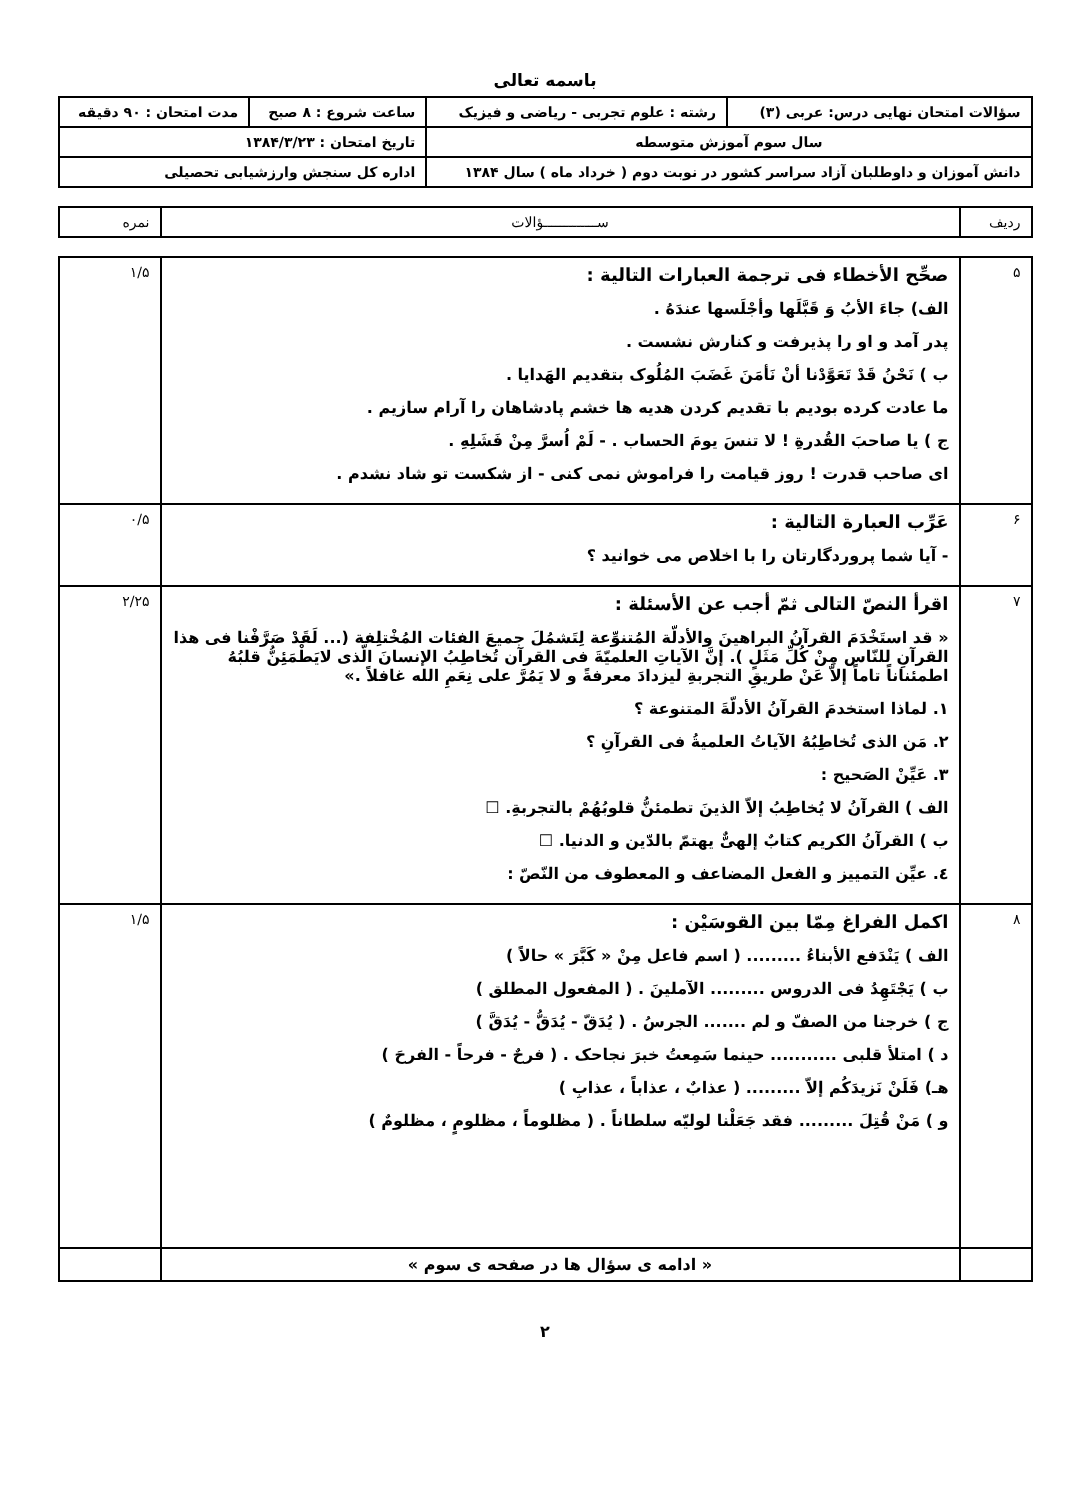باسمه تعالی
| سؤالات امتحان نهایی درس: عربی (۳) | رشته : علوم تجربی - ریاضی و فیزیک | ساعت شروع : ۸ صبح | مدت امتحان : ۹۰ دقیقه |
| سال سوم آموزش متوسطه | | تاریخ امتحان : ۱۳۸۴/۳/۲۳ | |
| دانش آموزان و داوطلبان آزاد سراسر کشور در نوبت دوم ( خرداد ماه ) سال ۱۳۸۴ | | اداره کل سنجش وارزشیابی تحصیلی | |
| ردیف | ســـــــــــــؤالات | نمره |
| ۵ | صحِّح الأخطاء فی ترجمة العبارات التالیة : الف) جاءَ الأبُ وَ قَبَّلَها وأجْلَسها عندَهُ . پدر آمد و او را پذیرفت و کنارش نشست . ب ) نَحْنُ قَدْ تَعَوَّدْنا أنْ نَأمَنَ غَضَبَ المُلُوک بتقدیم الهَدایا . ما عادت کرده بودیم با تقدیم کردن هدیه ها خشم پادشاهان را آرام سازیم . ج ) یا صاحبَ القُدرةِ ! لا تنسَ یومَ الحساب . - لَمْ اُسرَّ مِنْ فَشَلِهِ . ای صاحب قدرت ! روز قیامت را فراموش نمی کنی - از شکست تو شاد نشدم . | ۱/۵ |
| ۶ | عَرِّب العبارة التالیة : - آیا شما پروردگارتان را با اخلاص می خوانید ؟ | ۰/۵ |
| ۷ | اقرأ النصّ التالی ثمّ أجب عن الأسئلة : « قد استَخْدَمَ القرآنُ البراهینَ والأدلّة المُتنوِّعة لِتَشمُلَ جمیعَ الفئات المُخْتلِفة (... لَقَدْ صَرَّفْنا فی هذا القرآنِ للنّاس مِنْ کُلِّ مَثَلٍ ). إنَّ الآیاتِ العلمیّةَ فی القرآن تُخاطِبُ الإنسانَ الّذی لایَطْمَئِنُّ قلبُهُ اطمئناناً تاماً إلاّ عَنْ طریقِ التجربةِ لیزدادَ معرفةً و لا یَمُرَّ علی نِعَمِ الله غافلاً .» ۱. لماذا استخدمَ القرآنُ الأدلّةَ المتنوعة ؟ ۲. مَن الذی تُخاطِبُهُ الآیاتُ العلمیةُ فی القرآنِ ؟ ۳. عَیِّنْ الصَحیح : الف ) القرآنُ لا یُخاطِبُ إلاّ الذینَ تطمئنُّ قلوبُهُمْ بالتجربةِ. ☐ ب ) القرآنُ الکریم کتابٌ إلهیٌّ یهتمّ بالدّین و الدنیا. ☐ ٤. عیِّن التمییز و الفعل المضاعف و المعطوف من النّصّ : | ۲/۲۵ |
| ۸ | اکمل الفراغ مِمّا بین القوسَیْن : الف ) یَنْدَفع الأبناءُ ......... ( اسم فاعل مِنْ « کَبَّرَ » حالاً ) ب ) یَجْتَهِدُ فی الدروس ......... الآملینَ . ( المفعول المطلق ) ج ) خرجنا من الصفّ و لم ....... الجرسُ . ( یُدَقّ - یُدَقُّ - یُدَقَّ ) د ) امتلأ قلبی ........... حینما سَمِعتُ خبرَ نجاحک . ( فرحٌ - فرحاً - الفرحَ ) هـ) فَلَنْ نَزیدَکُم إلاّ ......... ( عذابٌ ، عذاباً ، عذابِ ) و ) مَنْ قُتِلَ ......... فقد جَعَلْنا لولیّه سلطاناً . ( مظلوماً ، مظلومٍ ، مظلومٌ ) | ۱/۵ |
| | « ادامه ی سؤال ها در صفحه ی سوم » | |
۲